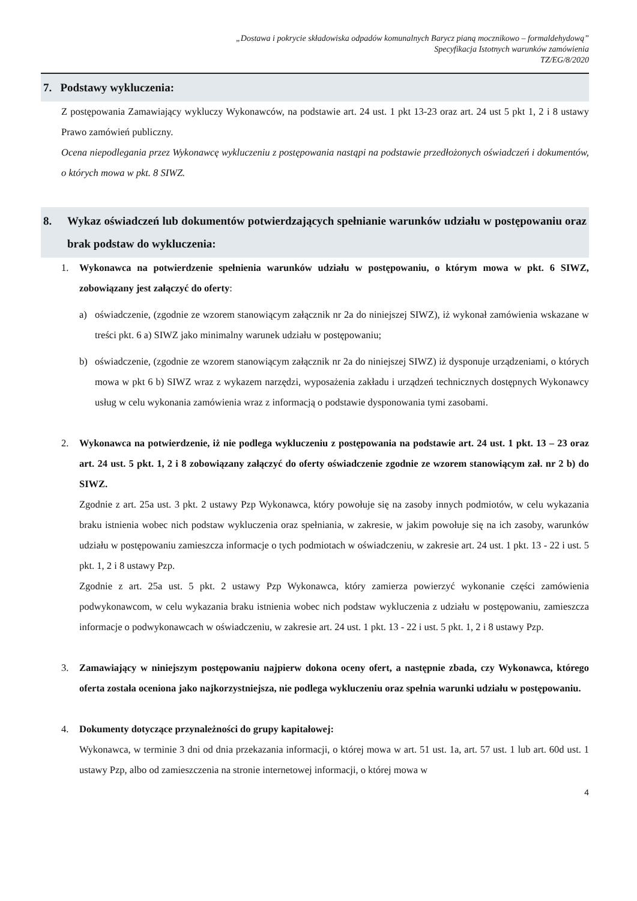„Dostawa i pokrycie składowiska odpadów komunalnych Barycz pianą mocznikowo – formaldehydową”
Specyfikacja Istotnych warunków zamówienia
TZ/EG/8/2020
7. Podstawy wykluczenia:
Z postępowania Zamawiający wykluczy Wykonawców, na podstawie art. 24 ust. 1 pkt 13-23 oraz art. 24 ust 5 pkt 1, 2 i 8 ustawy Prawo zamówień publiczny.
Ocena niepodlegania przez Wykonawcę wykluczeniu z postępowania nastąpi na podstawie przedłożonych oświadczeń i dokumentów, o których mowa w pkt. 8 SIWZ.
8. Wykaz oświadczeń lub dokumentów potwierdzających spełnianie warunków udziału w postępowaniu oraz brak podstaw do wykluczenia:
1. Wykonawca na potwierdzenie spełnienia warunków udziału w postępowaniu, o którym mowa w pkt. 6 SIWZ, zobowiązany jest załączyć do oferty:
a) oświadczenie, (zgodnie ze wzorem stanowiącym załącznik nr 2a do niniejszej SIWZ), iż wykonał zamówienia wskazane w treści pkt. 6 a) SIWZ jako minimalny warunek udziału w postępowaniu;
b) oświadczenie, (zgodnie ze wzorem stanowiącym załącznik nr 2a do niniejszej SIWZ) iż dysponuje urządzeniami, o których mowa w pkt 6 b) SIWZ wraz z wykazem narzędzi, wyposażenia zakładu i urządzeń technicznych dostępnych Wykonawcy usług w celu wykonania zamówienia wraz z informacją o podstawie dysponowania tymi zasobami.
2. Wykonawca na potwierdzenie, iż nie podlega wykluczeniu z postępowania na podstawie art. 24 ust. 1 pkt. 13 – 23 oraz art. 24 ust. 5 pkt. 1, 2 i 8 zobowiązany załączyć do oferty oświadczenie zgodnie ze wzorem stanowiącym zał. nr 2 b) do SIWZ.
Zgodnie z art. 25a ust. 3 pkt. 2 ustawy Pzp Wykonawca, który powołuje się na zasoby innych podmiotów, w celu wykazania braku istnienia wobec nich podstaw wykluczenia oraz spełniania, w zakresie, w jakim powołuje się na ich zasoby, warunków udziału w postępowaniu zamieszcza informacje o tych podmiotach w oświadczeniu, w zakresie art. 24 ust. 1 pkt. 13 - 22 i ust. 5 pkt. 1, 2 i 8 ustawy Pzp.
Zgodnie z art. 25a ust. 5 pkt. 2 ustawy Pzp Wykonawca, który zamierza powierzyć wykonanie części zamówienia podwykonawcom, w celu wykazania braku istnienia wobec nich podstaw wykluczenia z udziału w postępowaniu, zamieszcza informacje o podwykonawcach w oświadczeniu, w zakresie art. 24 ust. 1 pkt. 13 - 22 i ust. 5 pkt. 1, 2 i 8 ustawy Pzp.
3. Zamawiający w niniejszym postępowaniu najpierw dokona oceny ofert, a następnie zbada, czy Wykonawca, którego oferta została oceniona jako najkorzystniejsza, nie podlega wykluczeniu oraz spełnia warunki udziału w postępowaniu.
4. Dokumenty dotyczące przynależności do grupy kapitałowej:
Wykonawca, w terminie 3 dni od dnia przekazania informacji, o której mowa w art. 51 ust. 1a, art. 57 ust. 1 lub art. 60d ust. 1 ustawy Pzp, albo od zamieszczenia na stronie internetowej informacji, o której mowa w
4